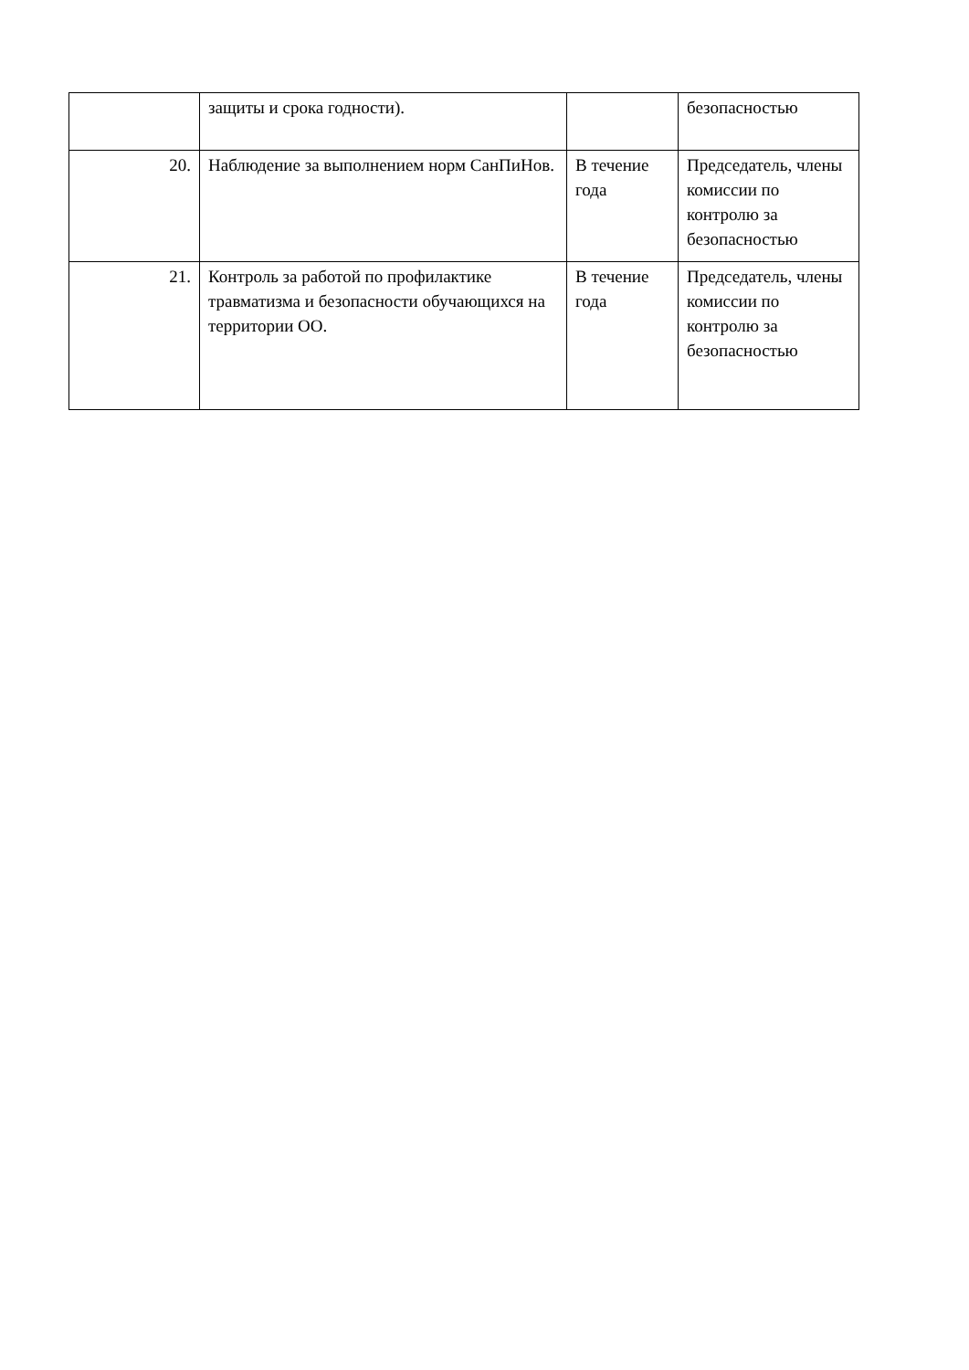| | защиты и срока годности). | | безопасностью |
| 20. | Наблюдение за выполнением норм СанПиНов. | В течение года | Председатель, члены комиссии по контролю за безопасностью |
| 21. | Контроль за работой по профилактике травматизма и безопасности обучающихся на территории ОО. | В течение года | Председатель, члены комиссии по контролю за безопасностью |